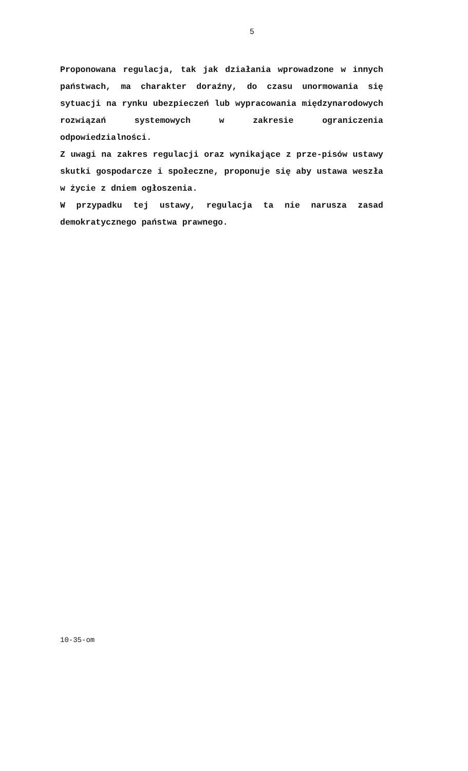5
Proponowana regulacja, tak jak działania wprowadzone w innych państwach, ma charakter doraźny, do czasu unormowania się sytuacji na rynku ubezpieczeń lub wypracowania międzynarodowych rozwiązań systemowych w zakresie ograniczenia odpowiedzialności.
Z uwagi na zakres regulacji oraz wynikające z prze-pisów ustawy skutki gospodarcze i społeczne, proponuje się aby ustawa weszła w życie z dniem ogłoszenia.
W przypadku tej ustawy, regulacja ta nie narusza zasad demokratycznego państwa prawnego.
10-35-om